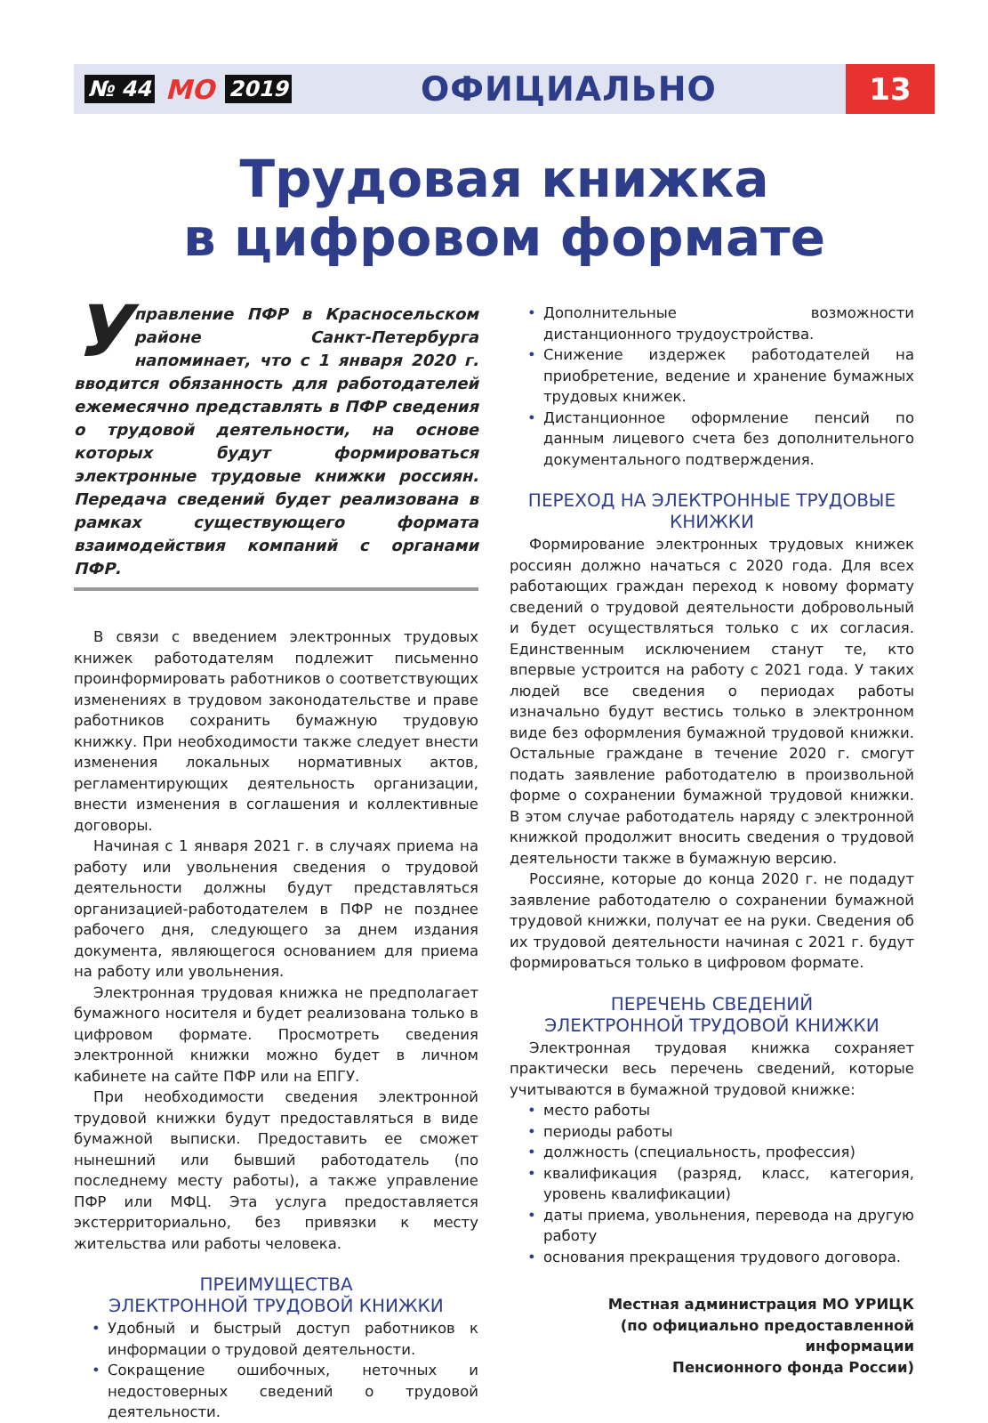№ 44 МО 2019 ОФИЦИАЛЬНО 13
Трудовая книжка
в цифровом формате
Управление ПФР в Красносельском районе Санкт-Петербурга напоминает, что с 1 января 2020 г. вводится обязанность для работодателей ежемесячно представлять в ПФР сведения о трудовой деятельности, на основе которых будут формироваться электронные трудовые книжки россиян. Передача сведений будет реализована в рамках существующего формата взаимодействия компаний с органами ПФР.
В связи с введением электронных трудовых книжек работодателям подлежит письменно проинформировать работников о соответствующих изменениях в трудовом законодательстве и праве работников сохранить бумажную трудовую книжку. При необходимости также следует внести изменения локальных нормативных актов, регламентирующих деятельность организации, внести изменения в соглашения и коллективные договоры.
Начиная с 1 января 2021 г. в случаях приема на работу или увольнения сведения о трудовой деятельности должны будут представляться организацией-работодателем в ПФР не позднее рабочего дня, следующего за днем издания документа, являющегося основанием для приема на работу или увольнения.
Электронная трудовая книжка не предполагает бумажного носителя и будет реализована только в цифровом формате. Просмотреть сведения электронной книжки можно будет в личном кабинете на сайте ПФР или на ЕПГУ.
При необходимости сведения электронной трудовой книжки будут предоставляться в виде бумажной выписки. Предоставить ее сможет нынешний или бывший работодатель (по последнему месту работы), а также управление ПФР или МФЦ. Эта услуга предоставляется экстерриториально, без привязки к месту жительства или работы человека.
ПРЕИМУЩЕСТВА
ЭЛЕКТРОННОЙ ТРУДОВОЙ КНИЖКИ
Удобный и быстрый доступ работников к информации о трудовой деятельности.
Сокращение ошибочных, неточных и недостоверных сведений о трудовой деятельности.
Дополнительные возможности дистанционного трудоустройства.
Снижение издержек работодателей на приобретение, ведение и хранение бумажных трудовых книжек.
Дистанционное оформление пенсий по данным лицевого счета без дополнительного документального подтверждения.
ПЕРЕХОД НА ЭЛЕКТРОННЫЕ ТРУДОВЫЕ КНИЖКИ
Формирование электронных трудовых книжек россиян должно начаться с 2020 года. Для всех работающих граждан переход к новому формату сведений о трудовой деятельности добровольный и будет осуществляться только с их согласия. Единственным исключением станут те, кто впервые устроится на работу с 2021 года. У таких людей все сведения о периодах работы изначально будут вестись только в электронном виде без оформления бумажной трудовой книжки. Остальные граждане в течение 2020 г. смогут подать заявление работодателю в произвольной форме о сохранении бумажной трудовой книжки. В этом случае работодатель наряду с электронной книжкой продолжит вносить сведения о трудовой деятельности также в бумажную версию.
Россияне, которые до конца 2020 г. не подадут заявление работодателю о сохранении бумажной трудовой книжки, получат ее на руки. Сведения об их трудовой деятельности начиная с 2021 г. будут формироваться только в цифровом формате.
ПЕРЕЧЕНЬ СВЕДЕНИЙ
ЭЛЕКТРОННОЙ ТРУДОВОЙ КНИЖКИ
Электронная трудовая книжка сохраняет практически весь перечень сведений, которые учитываются в бумажной трудовой книжке:
место работы
периоды работы
должность (специальность, профессия)
квалификация (разряд, класс, категория, уровень квалификации)
даты приема, увольнения, перевода на другую работу
основания прекращения трудового договора.
Местная администрация МО УРИЦК
(по официально предоставленной информации
Пенсионного фонда России)